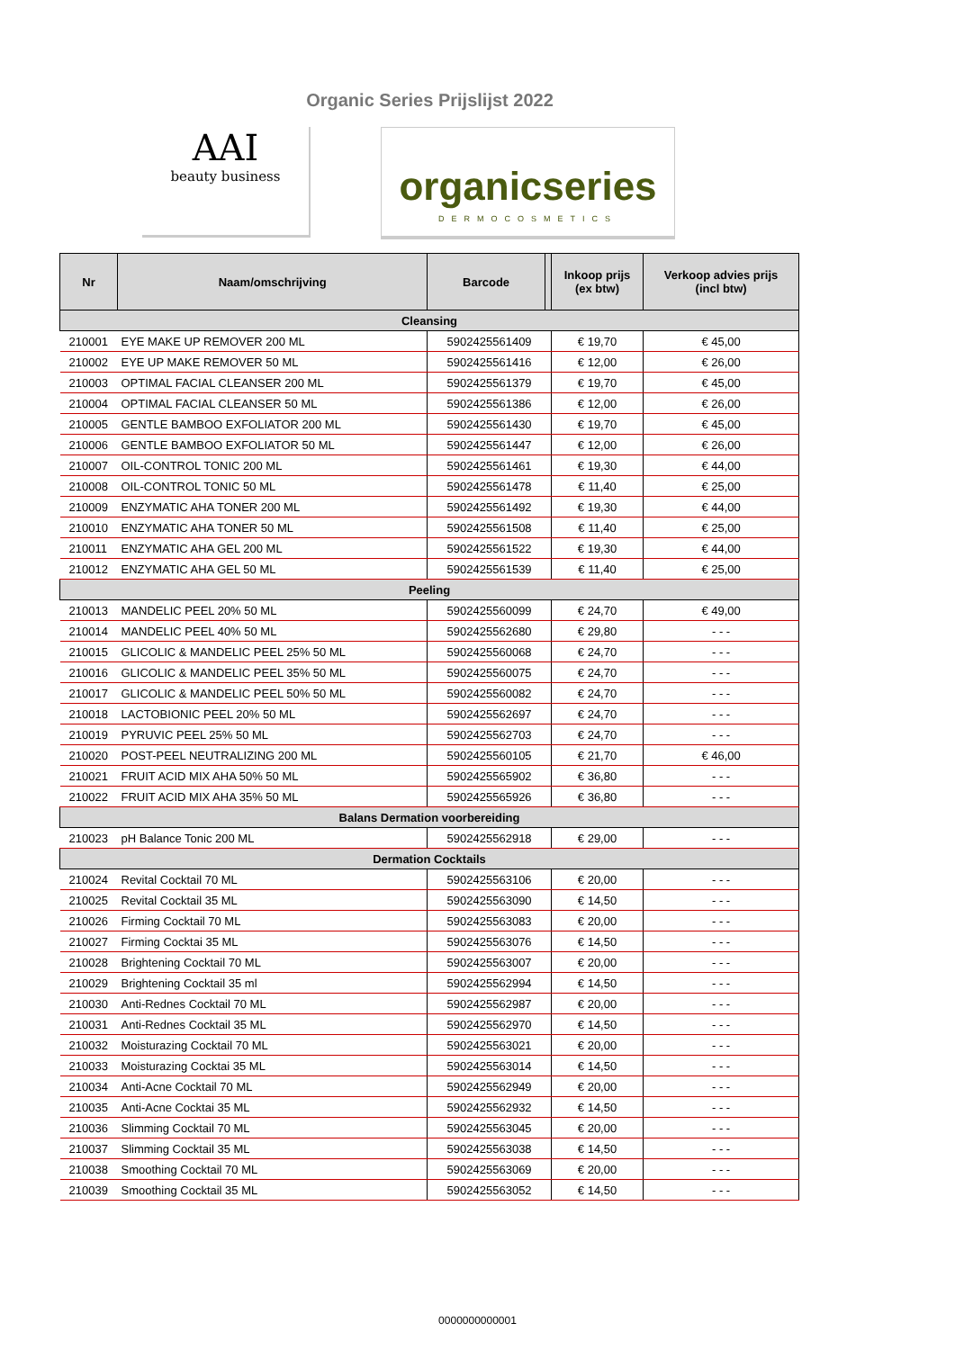Organic Series Prijslijst 2022
AAI
beauty business
organicseries
DERMOCOSMETICS
| Nr | Naam/omschrijving | Barcode | | Inkoop prijs (ex btw) | Verkoop advies prijs (incl btw) |
| --- | --- | --- | --- | --- | --- |
| Cleansing | | | | | |
| 210001 | EYE MAKE UP REMOVER 200 ML | 5902425561409 | | € 19,70 | € 45,00 |
| 210002 | EYE UP MAKE REMOVER 50 ML | 5902425561416 | | € 12,00 | € 26,00 |
| 210003 | OPTIMAL FACIAL CLEANSER 200 ML | 5902425561379 | | € 19,70 | € 45,00 |
| 210004 | OPTIMAL FACIAL CLEANSER 50 ML | 5902425561386 | | € 12,00 | € 26,00 |
| 210005 | GENTLE BAMBOO EXFOLIATOR 200 ML | 5902425561430 | | € 19,70 | € 45,00 |
| 210006 | GENTLE BAMBOO EXFOLIATOR 50 ML | 5902425561447 | | € 12,00 | € 26,00 |
| 210007 | OIL-CONTROL TONIC 200 ML | 5902425561461 | | € 19,30 | € 44,00 |
| 210008 | OIL-CONTROL TONIC 50 ML | 5902425561478 | | € 11,40 | € 25,00 |
| 210009 | ENZYMATIC AHA TONER 200 ML | 5902425561492 | | € 19,30 | € 44,00 |
| 210010 | ENZYMATIC AHA TONER 50 ML | 5902425561508 | | € 11,40 | € 25,00 |
| 210011 | ENZYMATIC AHA GEL 200 ML | 5902425561522 | | € 19,30 | € 44,00 |
| 210012 | ENZYMATIC AHA GEL 50 ML | 5902425561539 | | € 11,40 | € 25,00 |
| Peeling | | | | | |
| 210013 | MANDELIC PEEL 20% 50 ML | 5902425560099 | | € 24,70 | € 49,00 |
| 210014 | MANDELIC PEEL 40% 50 ML | 5902425562680 | | € 29,80 | - - - |
| 210015 | GLICOLIC & MANDELIC PEEL 25% 50 ML | 5902425560068 | | € 24,70 | - - - |
| 210016 | GLICOLIC & MANDELIC PEEL 35% 50 ML | 5902425560075 | | € 24,70 | - - - |
| 210017 | GLICOLIC & MANDELIC PEEL 50% 50 ML | 5902425560082 | | € 24,70 | - - - |
| 210018 | LACTOBIONIC PEEL 20% 50 ML | 5902425562697 | | € 24,70 | - - - |
| 210019 | PYRUVIC PEEL 25% 50 ML | 5902425562703 | | € 24,70 | - - - |
| 210020 | POST-PEEL NEUTRALIZING 200 ML | 5902425560105 | | € 21,70 | € 46,00 |
| 210021 | FRUIT ACID MIX AHA 50% 50 ML | 5902425565902 | | € 36,80 | - - - |
| 210022 | FRUIT ACID MIX AHA 35% 50 ML | 5902425565926 | | € 36,80 | - - - |
| Balans Dermation voorbereiding | | | | | |
| 210023 | pH Balance Tonic 200 ML | 5902425562918 | | € 29,00 | - - - |
| Dermation Cocktails | | | | | |
| 210024 | Revital Cocktail 70 ML | 5902425563106 | | € 20,00 | - - - |
| 210025 | Revital Cocktail 35 ML | 5902425563090 | | € 14,50 | - - - |
| 210026 | Firming Cocktail 70 ML | 5902425563083 | | € 20,00 | - - - |
| 210027 | Firming Cocktai 35 ML | 5902425563076 | | € 14,50 | - - - |
| 210028 | Brightening Cocktail 70 ML | 5902425563007 | | € 20,00 | - - - |
| 210029 | Brightening Cocktail 35 ml | 5902425562994 | | € 14,50 | - - - |
| 210030 | Anti-Rednes Cocktail 70 ML | 5902425562987 | | € 20,00 | - - - |
| 210031 | Anti-Rednes Cocktail 35 ML | 5902425562970 | | € 14,50 | - - - |
| 210032 | Moisturazing Cocktail 70 ML | 5902425563021 | | € 20,00 | - - - |
| 210033 | Moisturazing Cocktai 35 ML | 5902425563014 | | € 14,50 | - - - |
| 210034 | Anti-Acne Cocktail 70 ML | 5902425562949 | | € 20,00 | - - - |
| 210035 | Anti-Acne Cocktai 35 ML | 5902425562932 | | € 14,50 | - - - |
| 210036 | Slimming Cocktail 70 ML | 5902425563045 | | € 20,00 | - - - |
| 210037 | Slimming Cocktail 35 ML | 5902425563038 | | € 14,50 | - - - |
| 210038 | Smoothing Cocktail 70 ML | 5902425563069 | | € 20,00 | - - - |
| 210039 | Smoothing Cocktail 35 ML | 5902425563052 | | € 14,50 | - - - |
0000000000001